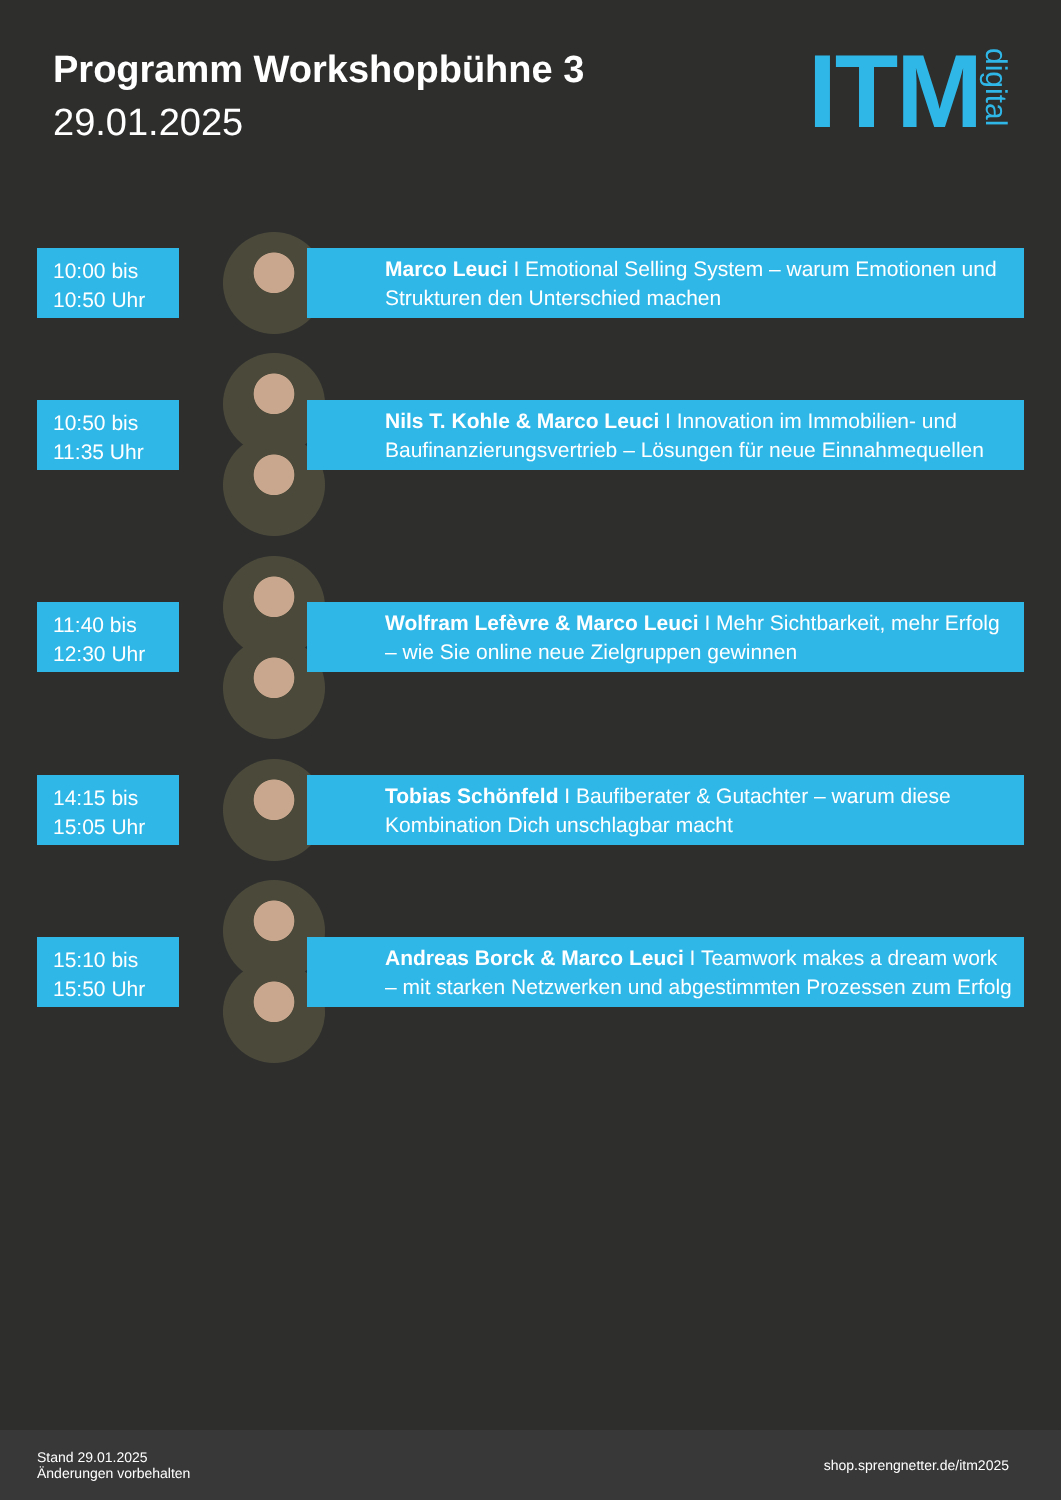Programm Workshopbühne 3
29.01.2025
ITM digital
10:00 bis
10:50 Uhr
Marco Leuci I Emotional Selling System – warum Emotionen und Strukturen den Unterschied machen
10:50 bis
11:35 Uhr
Nils T. Kohle & Marco Leuci I Innovation im Immobilien- und Baufinanzierungsvertrieb – Lösungen für neue Einnahmequellen
11:40 bis
12:30 Uhr
Wolfram Lefèvre & Marco Leuci I Mehr Sichtbarkeit, mehr Erfolg – wie Sie online neue Zielgruppen gewinnen
14:15 bis
15:05 Uhr
Tobias Schönfeld I Baufiberater & Gutachter – warum diese Kombination Dich unschlagbar macht
15:10 bis
15:50 Uhr
Andreas Borck & Marco Leuci I Teamwork makes a dream work – mit starken Netzwerken und abgestimmten Prozessen zum Erfolg
Stand 29.01.2025
Änderungen vorbehalten
shop.sprengnetter.de/itm2025